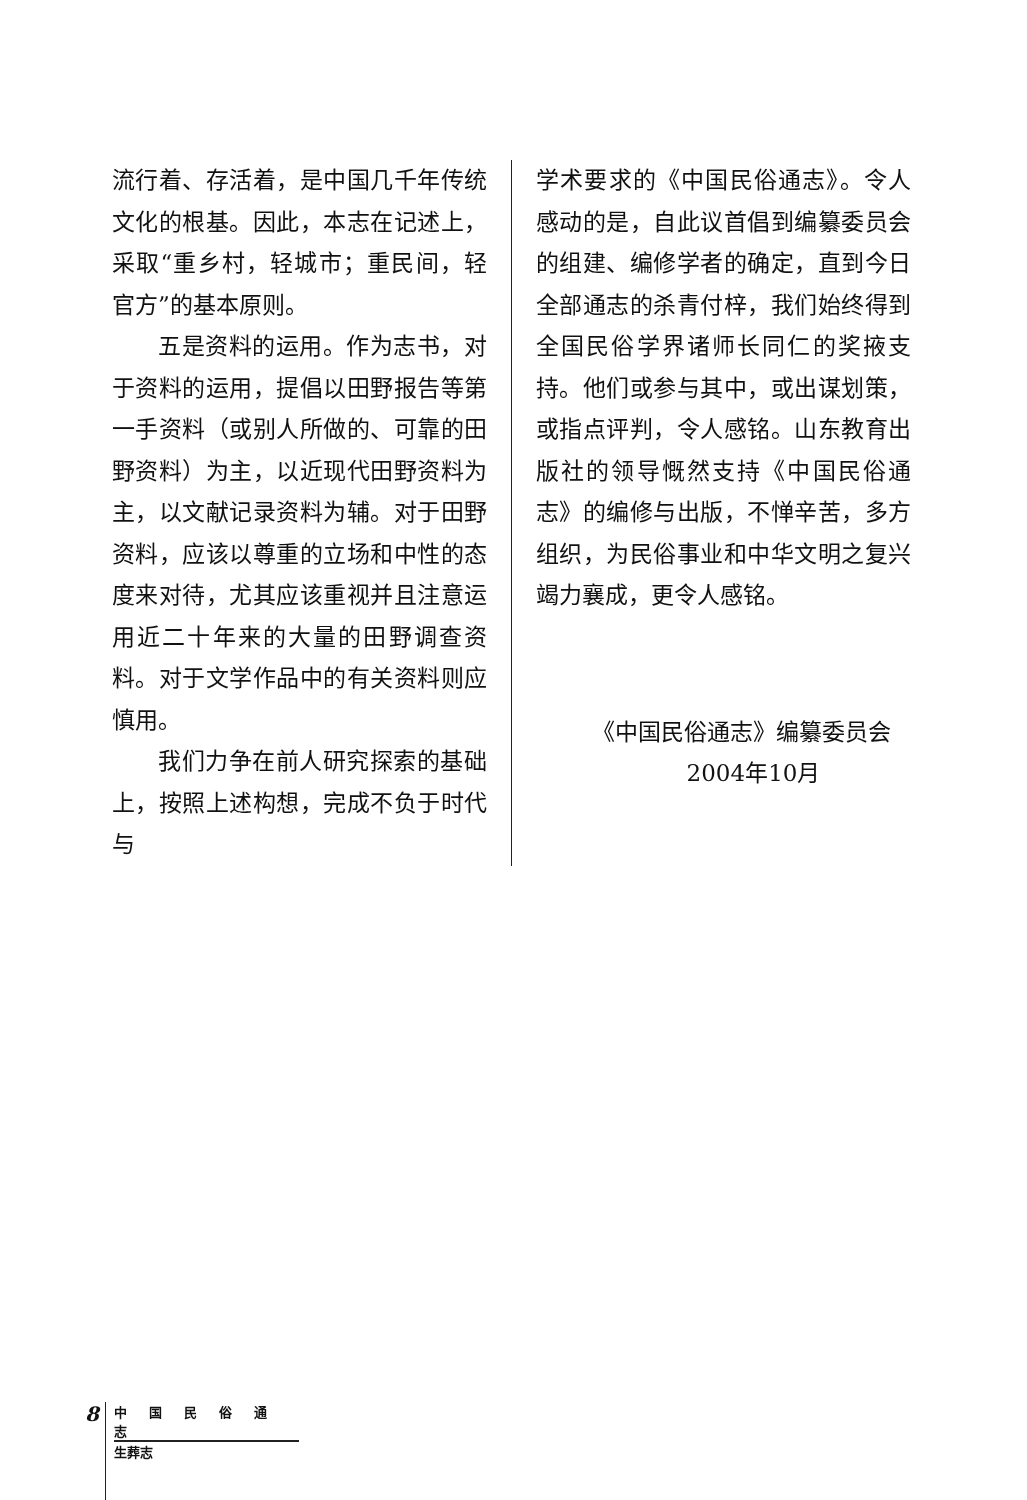流行着、存活着，是中国几千年传统文化的根基。因此，本志在记述上，采取“重乡村，轻城市；重民间，轻官方”的基本原则。
五是资料的运用。作为志书，对于资料的运用，提倡以田野报告等第一手资料（或别人所做的、可靠的田野资料）为主，以近现代田野资料为主，以文献记录资料为辅。对于田野资料，应该以尊重的立场和中性的态度来对待，尤其应该重视并且注意运用近二十年来的大量的田野调查资料。对于文学作品中的有关资料则应慎用。
我们力争在前人研究探索的基础上，按照上述构想，完成不负于时代与
学术要求的《中国民俗通志》。令人感动的是，自此议首倡到编纂委员会的组建、编修学者的确定，直到今日全部通志的杀青付梓，我们始终得到全国民俗学界诸师长同仁的奖掖支持。他们或参与其中，或出谋划策，或指点评判，令人感铭。山东教育出版社的领导慨然支持《中国民俗通志》的编修与出版，不惮辛苦，多方组织，为民俗事业和中华文明之复兴竭力襄成，更令人感铭。
《中国民俗通志》编纂委员会
2004年10月
8
中国民俗通志
生葬志